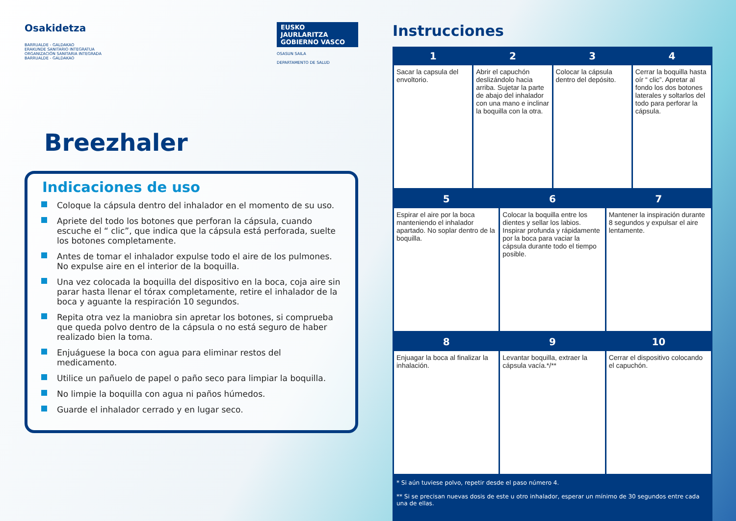Osakidetza
BARRUALDE - GALDAKAO
ERAKUNDE SANITARIO INTEGRATUA
ORGANIZACIÓN SANITARIA INTEGRADA
BARRUALDE - GALDAKAO
EUSKO JAURLARITZA
GOBIERNO VASCO
OSASUN SAILA
DEPARTAMENTO DE SALUD
Breezhaler
Indicaciones de uso
Coloque la cápsula dentro del inhalador en el momento de su uso.
Apriete del todo los botones que perforan la cápsula, cuando escuche el “ clic”, que indica que la cápsula está perforada, suelte los botones completamente.
Antes de tomar el inhalador expulse todo el aire de los pulmones. No expulse aire en el interior de la boquilla.
Una vez colocada la boquilla del dispositivo en la boca, coja aire sin parar hasta llenar el tórax completamente, retire el inhalador de la boca y aguante la respiración 10 segundos.
Repita otra vez la maniobra sin apretar los botones, si comprueba que queda polvo dentro de la cápsula o no está seguro de haber realizado bien la toma.
Enjuáguese la boca con agua para eliminar restos del medicamento.
Utilice un pañuelo de papel o paño seco para limpiar la boquilla.
No limpie la boquilla con agua ni paños húmedos.
Guarde el inhalador cerrado y en lugar seco.
Instrucciones
| 1 | 2 | 3 | 4 |
| --- | --- | --- | --- |
| Sacar la capsula del envoltorio. | Abrir el capuchón deslizándolo hacia arriba. Sujetar la parte de abajo del inhalador con una mano e inclinar la boquilla con la otra. | Colocar la cápsula dentro del depósito. | Cerrar la boquilla hasta oír “ clic”. Apretar al fondo los dos botones laterales y soltarlos del todo para perforar la cápsula. |
| 5 | 6 | 7 |
| --- | --- | --- |
| Espirar el aire por la boca manteniendo el inhalador apartado. No soplar dentro de la boquilla. | Colocar la boquilla entre los dientes y sellar los labios. Inspirar profunda y rápidamente por la boca para vaciar la cápsula durante todo el tiempo posible. | Mantener la inspiración durante 8 segundos y expulsar el aire lentamente. |
| 8 | 9 | 10 |
| --- | --- | --- |
| Enjuagar la boca al finalizar la inhalación. | Levantar boquilla, extraer la cápsula vacía.*/** | Cerrar el dispositivo colocando el capuchón. |
* Si aún tuviese polvo, repetir desde el paso número 4.
** Si se precisan nuevas dosis de este u otro inhalador, esperar un mínimo de 30 segundos entre cada una de ellas.